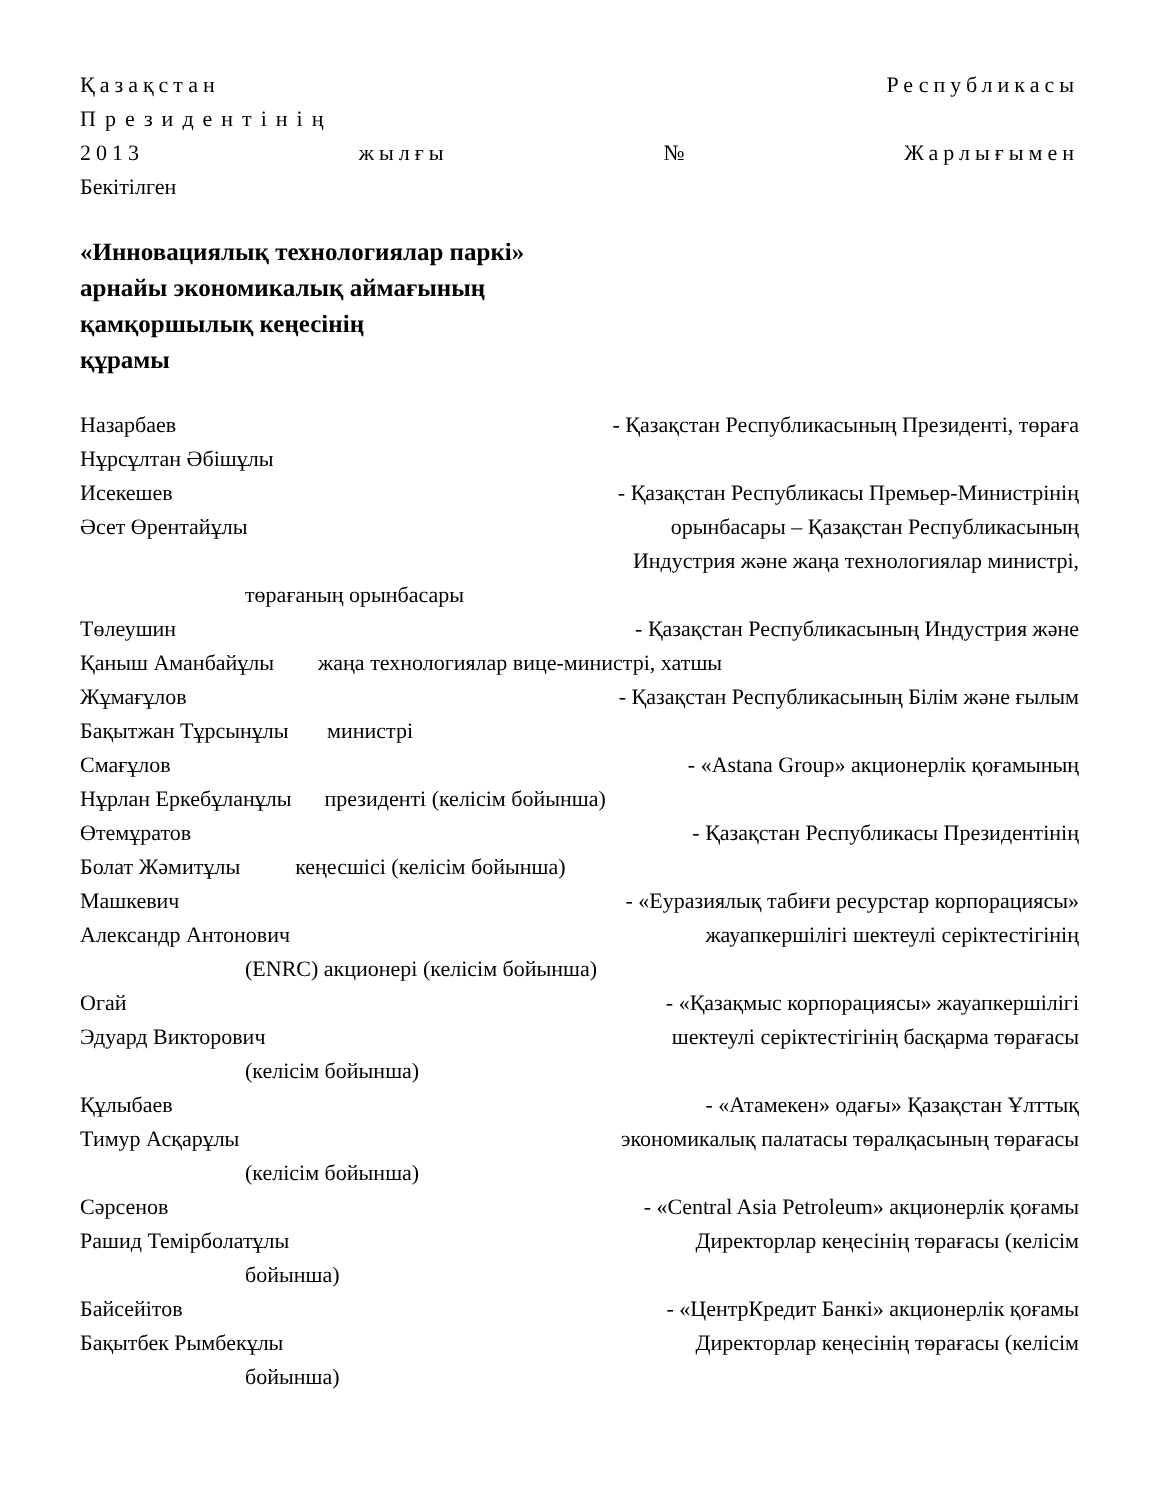Қазақстан Республикасы
Президентінің
2013 жылғы № Жарлығымен
Бекітілген
«Инновациялық технологиялар паркі»
арнайы экономикалық аймағының
қамқоршылық кеңесінің
құрамы
Назарбаев - Қазақстан Республикасының Президенті, төраға
Нұрсұлтан Әбішұлы
Исекешев - Қазақстан Республикасы Премьер-Министрінің
Әсет Өрентайұлы орынбасары – Қазақстан Республикасының
Индустрия және жаңа технологиялар министрі,
төрағаның орынбасары
Төлеушин - Қазақстан Республикасының Индустрия және
Қаныш Аманбайұлы жаңа технологиялар вице-министрі, хатшы
Жұмағұлов - Қазақстан Республикасының Білім және ғылым
Бақытжан Тұрсынұлы министрі
Смағұлов - «Astana Group» акционерлік қоғамының
Нұрлан Еркебұланұлы президенті (келісім бойынша)
Өтемұратов - Қазақстан Республикасы Президентінің
Болат Жәмитұлы кеңесшісі (келісім бойынша)
Машкевич - «Еуразиялық табиғи ресурстар корпорациясы»
Александр Антонович жауапкершілігі шектеулі серіктестігінің
(ENRC) акционері (келісім бойынша)
Огай - «Қазақмыс корпорациясы» жауапкершілігі
Эдуард Викторович шектеулі серіктестігінің басқарма төрағасы
(келісім бойынша)
Құлыбаев - «Атамекен» одағы» Қазақстан Ұлттық
Тимур Асқарұлы экономикалық палатасы төралқасының төрағасы
(келісім бойынша)
Сәрсенов - «Central Asia Petroleum» акционерлік қоғамы
Рашид Темірболатұлы Директорлар кеңесінің төрағасы (келісім
бойынша)
Байсейітов - «ЦентрКредит Банкі» акционерлік қоғамы
Бақытбек Рымбекұлы Директорлар кеңесінің төрағасы (келісім
бойынша)